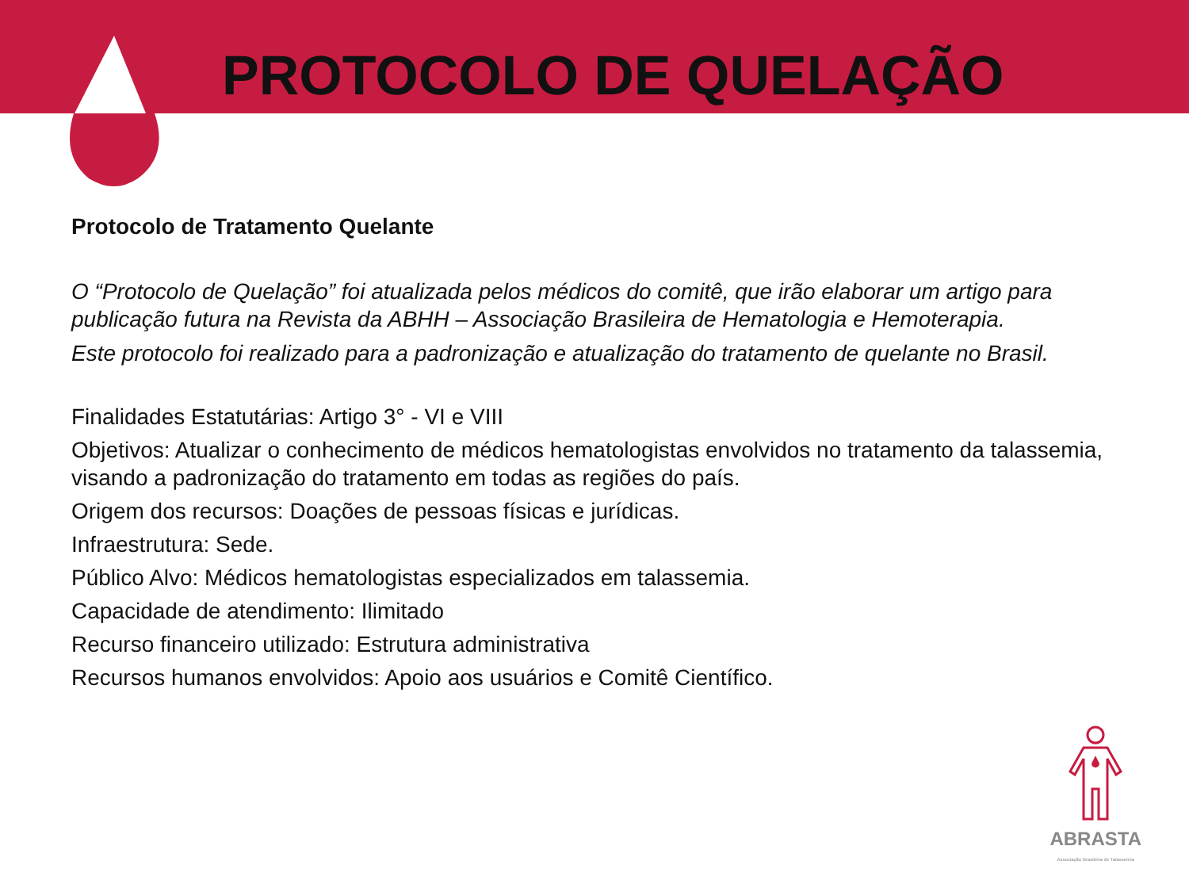PROTOCOLO DE QUELAÇÃO
Protocolo de Tratamento Quelante
O “Protocolo de Quelação” foi atualizada pelos médicos do comitê, que irão elaborar um artigo para publicação futura na Revista da ABHH – Associação Brasileira de Hematologia e Hemoterapia.
Este protocolo foi realizado para a padronização e atualização do tratamento de quelante no Brasil.
Finalidades Estatutárias: Artigo 3° - VI e VIII
Objetivos: Atualizar o conhecimento de médicos hematologistas envolvidos no tratamento da talassemia, visando a padronização do tratamento em todas as regiões do país.
Origem dos recursos: Doações de pessoas físicas e jurídicas.
Infraestrutura: Sede.
Público Alvo: Médicos hematologistas especializados em talassemia.
Capacidade de atendimento: Ilimitado
Recurso financeiro utilizado: Estrutura administrativa
Recursos humanos envolvidos: Apoio aos usuários e Comitê Científico.
ABRASTA
Associação Brasileira de Talassemia